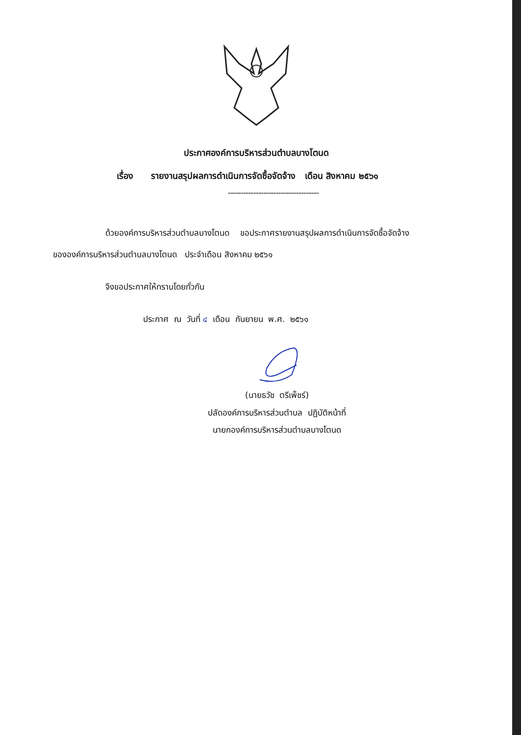ประกาศองค์การบริหารส่วนตำบลบางโตนด
เรื่อง รายงานสรุปผลการดำเนินการจัดซื้อจัดจ้าง เดือน สิงหาคม ๒๕๖๑
------------------------------------
ด้วยองค์การบริหารส่วนตำบลบางโตนด ขอประกาศรายงานสรุปผลการดำเนินการจัดซื้อจัดจ้าง
ขององค์การบริหารส่วนตำบลบางโตนด ประจำเดือน สิงหาคม ๒๕๖๑
จึงขอประกาศให้ทราบโดยทั่วกัน
ประกาศ ณ วันที่ ๔ เดือน กันยายน พ.ศ. ๒๕๖๑
(นายธวัช ตรีเพ็ชร์)
ปลัดองค์การบริหารส่วนตำบล ปฏิบัติหน้าที่
นายกองค์การบริหารส่วนตำบลบางโตนด